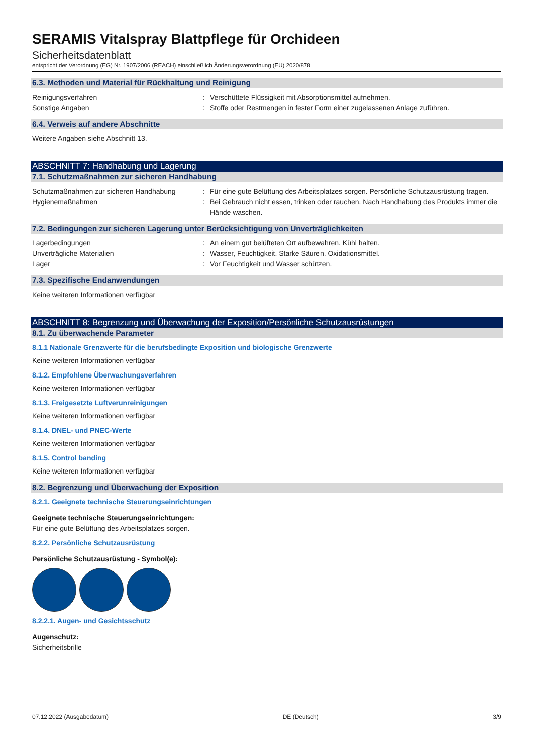SERAMIS Vitalspray Blattpflege für Orchideen
Sicherheitsdatenblatt
entspricht der Verordnung (EG) Nr. 1907/2006 (REACH) einschließlich Änderungsverordnung (EU) 2020/878
6.3. Methoden und Material für Rückhaltung und Reinigung
Reinigungsverfahren : Verschüttete Flüssigkeit mit Absorptionsmittel aufnehmen.
Sonstige Angaben : Stoffe oder Restmengen in fester Form einer zugelassenen Anlage zuführen.
6.4. Verweis auf andere Abschnitte
Weitere Angaben siehe Abschnitt 13.
ABSCHNITT 7: Handhabung und Lagerung
7.1. Schutzmaßnahmen zur sicheren Handhabung
Schutzmaßnahmen zur sicheren Handhabung : Für eine gute Belüftung des Arbeitsplatzes sorgen. Persönliche Schutzausrüstung tragen.
Hygienemaßnahmen : Bei Gebrauch nicht essen, trinken oder rauchen. Nach Handhabung des Produkts immer die Hände waschen.
7.2. Bedingungen zur sicheren Lagerung unter Berücksichtigung von Unverträglichkeiten
Lagerbedingungen : An einem gut belüfteten Ort aufbewahren. Kühl halten.
Unverträgliche Materialien : Wasser, Feuchtigkeit. Starke Säuren. Oxidationsmittel.
Lager : Vor Feuchtigkeit und Wasser schützen.
7.3. Spezifische Endanwendungen
Keine weiteren Informationen verfügbar
ABSCHNITT 8: Begrenzung und Überwachung der Exposition/Persönliche Schutzausrüstungen
8.1. Zu überwachende Parameter
8.1.1 Nationale Grenzwerte für die berufsbedingte Exposition und biologische Grenzwerte
Keine weiteren Informationen verfügbar
8.1.2. Empfohlene Überwachungsverfahren
Keine weiteren Informationen verfügbar
8.1.3. Freigesetzte Luftverunreinigungen
Keine weiteren Informationen verfügbar
8.1.4. DNEL- und PNEC-Werte
Keine weiteren Informationen verfügbar
8.1.5. Control banding
Keine weiteren Informationen verfügbar
8.2. Begrenzung und Überwachung der Exposition
8.2.1. Geeignete technische Steuerungseinrichtungen
Geeignete technische Steuerungseinrichtungen:
Für eine gute Belüftung des Arbeitsplatzes sorgen.
8.2.2. Persönliche Schutzausrüstung
Persönliche Schutzausrüstung - Symbol(e):
8.2.2.1. Augen- und Gesichtsschutz
Augenschutz:
Sicherheitsbrille
07.12.2022 (Ausgabedatum) DE (Deutsch) 3/9